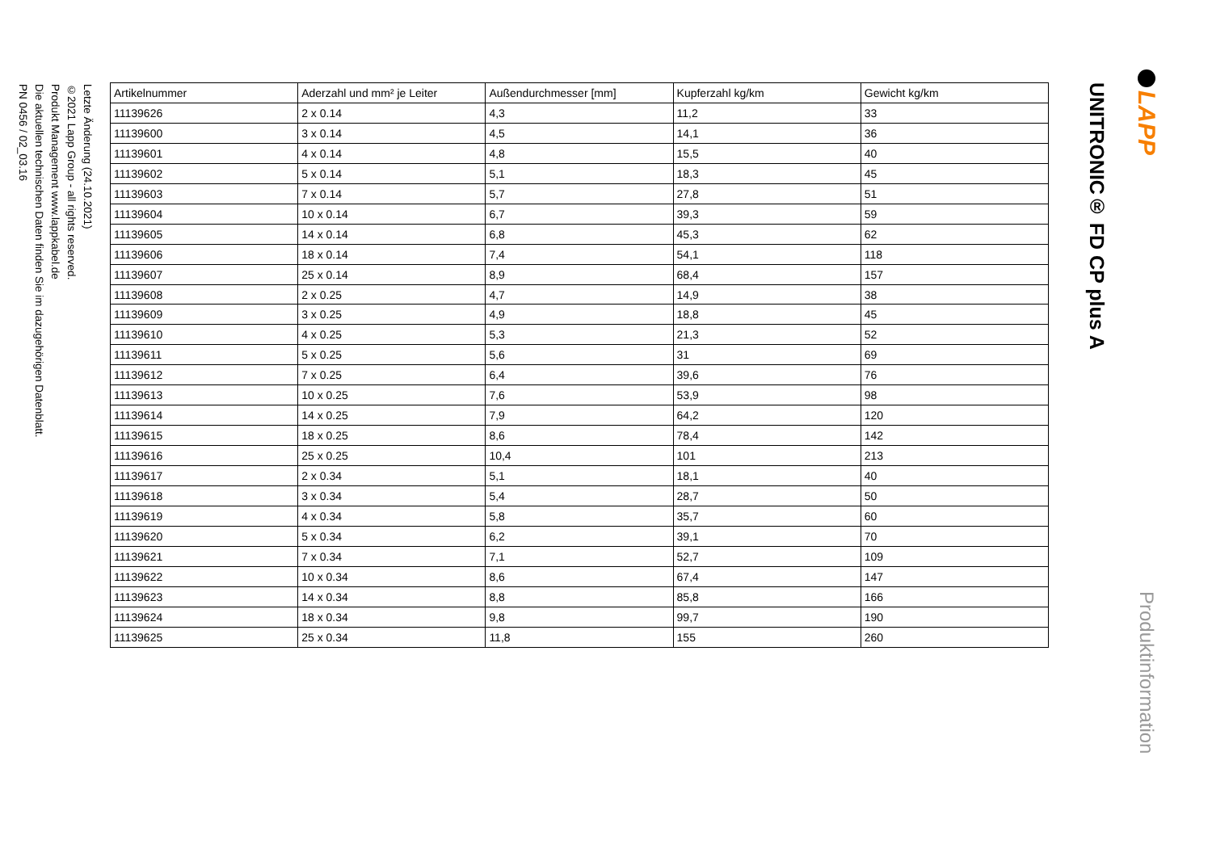Letzte Änderung (24.10.2021)
©2021 Lapp Group - all rights reserved.
Produkt Management www.lappkabel.de
Die aktuellen technischen Daten finden Sie im dazugehörigen Datenblatt.
PN 0456 / 02_03.16
| Artikelnummer | Aderzahl und mm² je Leiter | Außendurchmesser [mm] | Kupferzahl kg/km | Gewicht kg/km |
| --- | --- | --- | --- | --- |
| 11139626 | 2 x 0.14 | 4,3 | 11,2 | 33 |
| 11139600 | 3 x 0.14 | 4,5 | 14,1 | 36 |
| 11139601 | 4 x 0.14 | 4,8 | 15,5 | 40 |
| 11139602 | 5 x 0.14 | 5,1 | 18,3 | 45 |
| 11139603 | 7 x 0.14 | 5,7 | 27,8 | 51 |
| 11139604 | 10 x 0.14 | 6,7 | 39,3 | 59 |
| 11139605 | 14 x 0.14 | 6,8 | 45,3 | 62 |
| 11139606 | 18 x 0.14 | 7,4 | 54,1 | 118 |
| 11139607 | 25 x 0.14 | 8,9 | 68,4 | 157 |
| 11139608 | 2 x 0.25 | 4,7 | 14,9 | 38 |
| 11139609 | 3 x 0.25 | 4,9 | 18,8 | 45 |
| 11139610 | 4 x 0.25 | 5,3 | 21,3 | 52 |
| 11139611 | 5 x 0.25 | 5,6 | 31 | 69 |
| 11139612 | 7 x 0.25 | 6,4 | 39,6 | 76 |
| 11139613 | 10 x 0.25 | 7,6 | 53,9 | 98 |
| 11139614 | 14 x 0.25 | 7,9 | 64,2 | 120 |
| 11139615 | 18 x 0.25 | 8,6 | 78,4 | 142 |
| 11139616 | 25 x 0.25 | 10,4 | 101 | 213 |
| 11139617 | 2 x 0.34 | 5,1 | 18,1 | 40 |
| 11139618 | 3 x 0.34 | 5,4 | 28,7 | 50 |
| 11139619 | 4 x 0.34 | 5,8 | 35,7 | 60 |
| 11139620 | 5 x 0.34 | 6,2 | 39,1 | 70 |
| 11139621 | 7 x 0.34 | 7,1 | 52,7 | 109 |
| 11139622 | 10 x 0.34 | 8,6 | 67,4 | 147 |
| 11139623 | 14 x 0.34 | 8,8 | 85,8 | 166 |
| 11139624 | 18 x 0.34 | 9,8 | 99,7 | 190 |
| 11139625 | 25 x 0.34 | 11,8 | 155 | 260 |
UNITRONIC® FD CP plus A
LAPP
Produktinformation